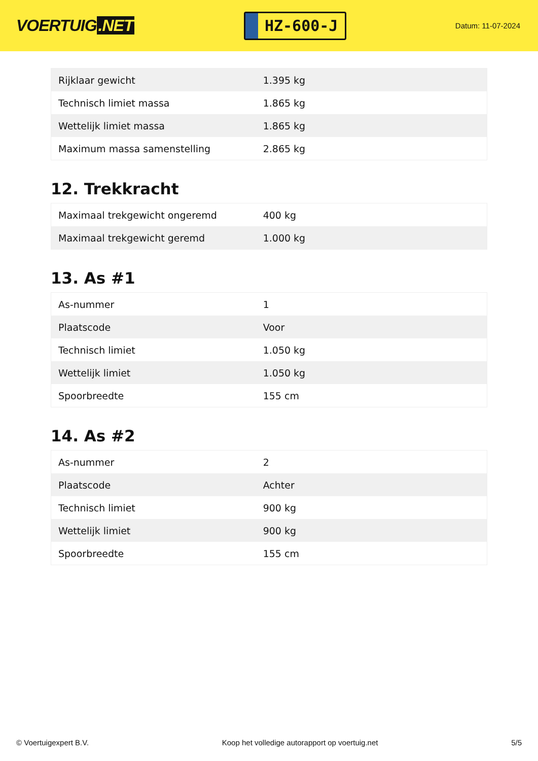VOERTUIG.NET
HZ-600-J
Datum: 11-07-2024
| Rijklaar gewicht | 1.395 kg |
| Technisch limiet massa | 1.865 kg |
| Wettelijk limiet massa | 1.865 kg |
| Maximum massa samenstelling | 2.865 kg |
12. Trekkracht
| Maximaal trekgewicht ongeremd | 400 kg |
| Maximaal trekgewicht geremd | 1.000 kg |
13. As #1
| As-nummer | 1 |
| Plaatscode | Voor |
| Technisch limiet | 1.050 kg |
| Wettelijk limiet | 1.050 kg |
| Spoorbreedte | 155 cm |
14. As #2
| As-nummer | 2 |
| Plaatscode | Achter |
| Technisch limiet | 900 kg |
| Wettelijk limiet | 900 kg |
| Spoorbreedte | 155 cm |
© Voertuigexpert B.V. Koop het volledige autorapport op voertuig.net 5/5